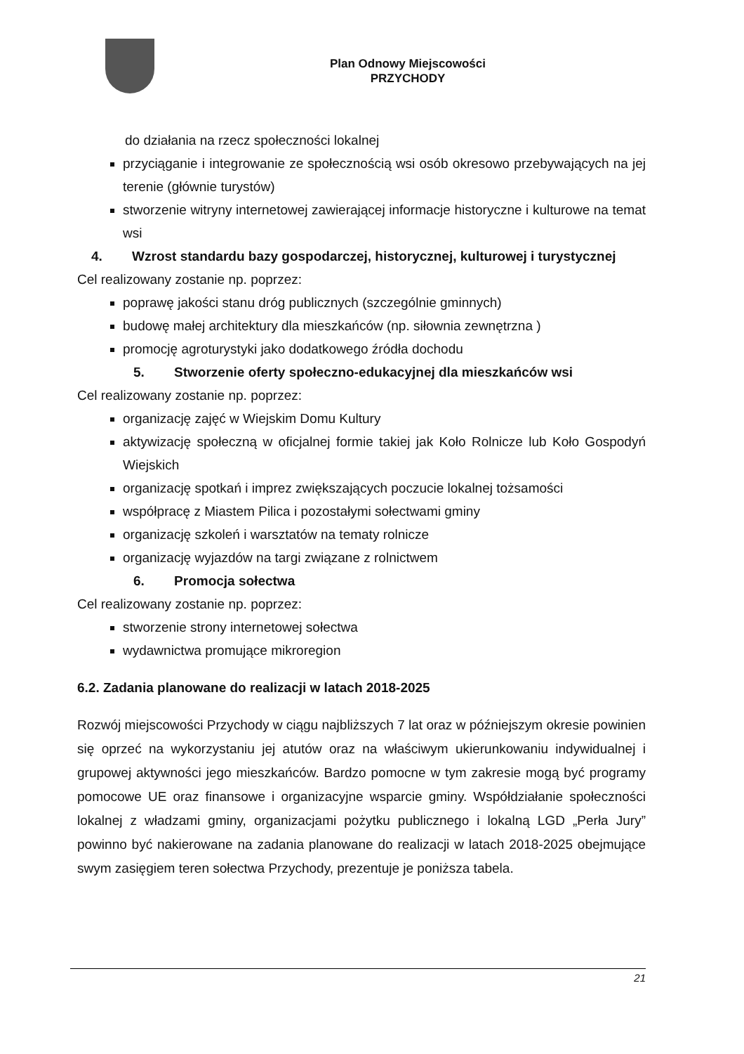Plan Odnowy Miejscowości
PRZYCHODY
do działania na rzecz społeczności lokalnej
przyciąganie i integrowanie ze społecznością wsi osób okresowo przebywających na jej terenie (głównie turystów)
stworzenie witryny internetowej zawierającej informacje historyczne i kulturowe na temat wsi
4. Wzrost standardu bazy gospodarczej, historycznej, kulturowej i turystycznej
Cel realizowany zostanie np. poprzez:
poprawę jakości stanu dróg publicznych (szczególnie gminnych)
budowę małej architektury dla mieszkańców (np. siłownia zewnętrzna )
promocję agroturystyki jako dodatkowego źródła dochodu
5. Stworzenie oferty społeczno-edukacyjnej dla mieszkańców wsi
Cel realizowany zostanie np. poprzez:
organizację zajęć w Wiejskim Domu Kultury
aktywizację społeczną w oficjalnej formie takiej jak Koło Rolnicze lub Koło Gospodyń Wiejskich
organizację spotkań i imprez zwiększających poczucie lokalnej tożsamości
współpracę z Miastem Pilica i pozostałymi sołectwami gminy
organizację szkoleń i warsztatów na tematy rolnicze
organizację wyjazdów na targi związane z rolnictwem
6. Promocja sołectwa
Cel realizowany zostanie np. poprzez:
stworzenie strony internetowej sołectwa
wydawnictwa promujące mikroregion
6.2. Zadania planowane do realizacji w latach 2018-2025
Rozwój miejscowości Przychody w ciągu najbliższych 7 lat oraz w późniejszym okresie powinien się oprzeć na wykorzystaniu jej atutów oraz na właściwym ukierunkowaniu indywidualnej i grupowej aktywności jego mieszkańców. Bardzo pomocne w tym zakresie mogą być programy pomocowe UE oraz finansowe i organizacyjne wsparcie gminy. Współdziałanie społeczności lokalnej z władzami gminy, organizacjami pożytku publicznego i lokalną LGD „Perła Jury” powinno być nakierowane na zadania planowane do realizacji w latach 2018-2025 obejmujące swym zasięgiem teren sołectwa Przychody, prezentuje je poniższa tabela.
21